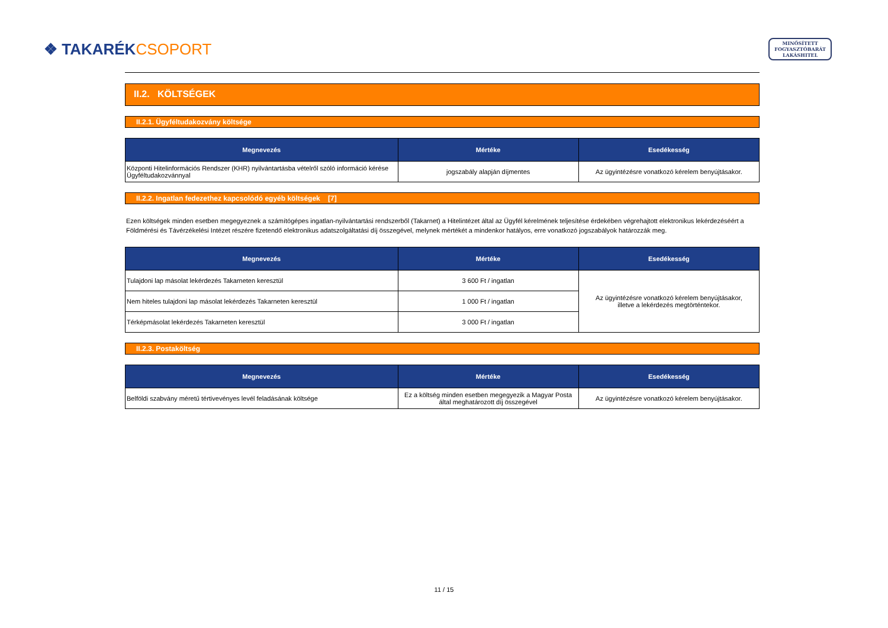❖ TAKARÉKCSOPORT
MINŐSÍTETT
FOGYASZTÓBARÁT
LAKÁSHITEL
II.2. KÖLTSÉGEK
II.2.1. Ügyféltudakozvány költsége
| Megnevezés | Mértéke | Esedékesség |
| --- | --- | --- |
| Központi Hitelinformációs Rendszer (KHR) nyilvántartásba vételről szóló információ kérése Ügyféltudakozvánnyal | jogszabály alapján díjmentes | Az ügyintézésre vonatkozó kérelem benyújtásakor. |
II.2.2. Ingatlan fedezethez kapcsolódó egyéb költségek [7]
Ezen költségek minden esetben megegyeznek a számítógépes ingatlan-nyilvántartási rendszerből (Takarnet) a Hitelintézet által az Ügyfél kérelmének teljesítése érdekében végrehajtott elektronikus lekérdezéséért a Földmérési és Távérzékelési Intézet részére fizetendő elektronikus adatszolgáltatási díj összegével, melynek mértékét a mindenkor hatályos, erre vonatkozó jogszabályok határozzák meg.
| Megnevezés | Mértéke | Esedékesség |
| --- | --- | --- |
| Tulajdoni lap másolat lekérdezés Takarneten keresztül | 3 600 Ft / ingatlan | Az ügyintézésre vonatkozó kérelem benyújtásakor, illetve a lekérdezés megtörténtekor. |
| Nem hiteles tulajdoni lap másolat lekérdezés Takarneten keresztül | 1 000 Ft / ingatlan | |
| Térképmásolat lekérdezés Takarneten keresztül | 3 000 Ft / ingatlan | |
II.2.3. Postaköltség
| Megnevezés | Mértéke | Esedékesség |
| --- | --- | --- |
| Belföldi szabvány méretű tértivevényes levél feladásának költsége | Ez a költség minden esetben megegyezik a Magyar Posta által meghatározott díj összegével | Az ügyintézésre vonatkozó kérelem benyújtásakor. |
11 / 15